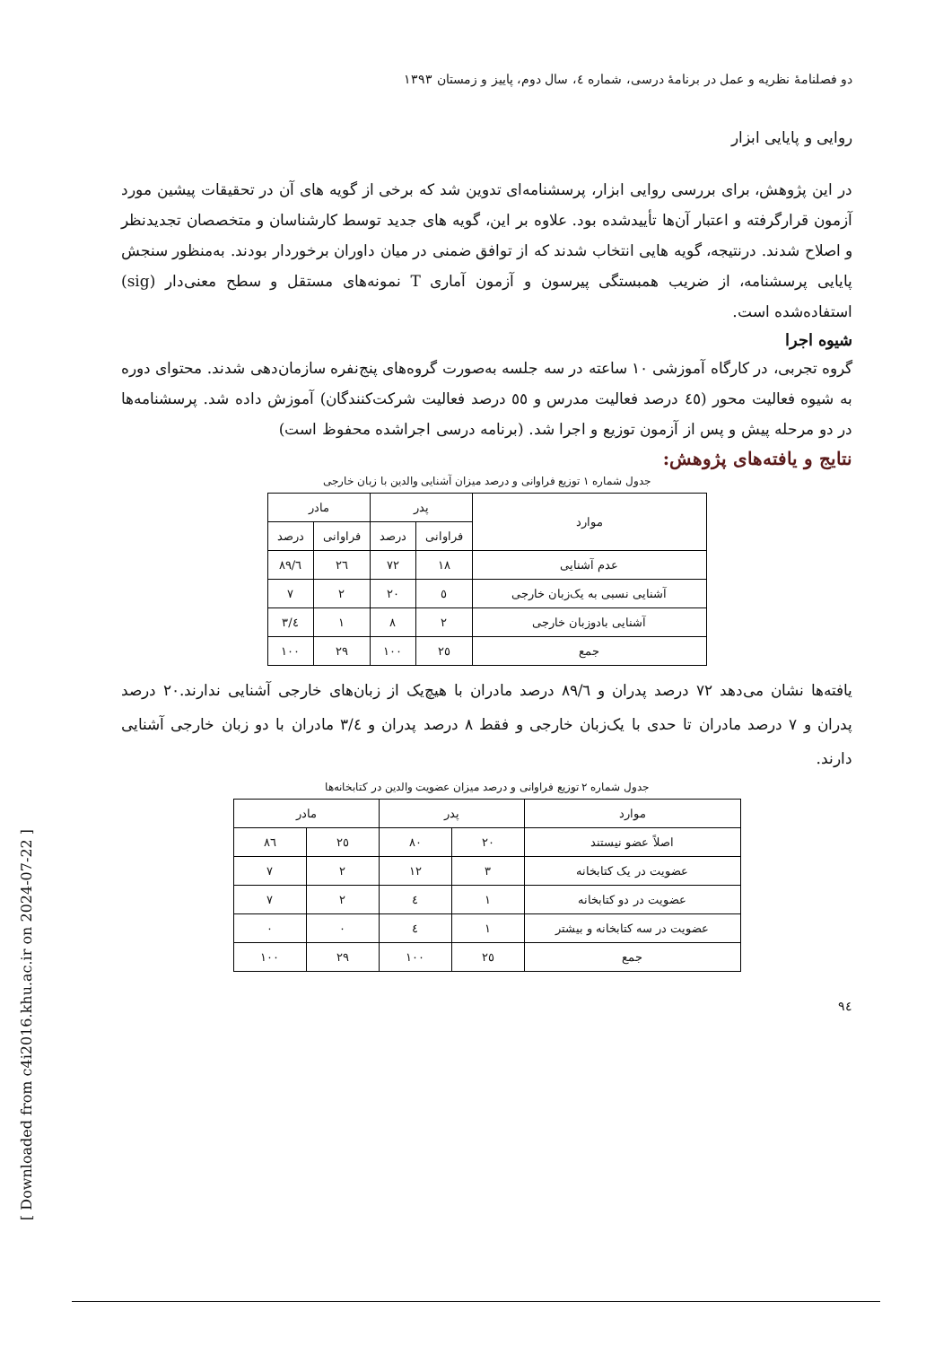[ Downloaded from c4i2016.khu.ac.ir on 2024-07-22 ]
دو فصلنامهٔ نظریه و عمل در برنامهٔ درسی، شماره ٤، سال دوم، پاییز و زمستان ١٣٩٣
روایی و پایایی ابزار
در این پژوهش، برای بررسی روایی ابزار، پرسشنامه‌ای تدوین شد که برخی از گویه های آن در تحقیقات پیشین مورد آزمون قرارگرفته و اعتبار آن‌ها تأییدشده بود. علاوه بر این، گویه های جدید توسط کارشناسان و متخصصان تجدیدنظر و اصلاح شدند. درنتیجه، گویه هایی انتخاب شدند که از توافق ضمنی در میان داوران برخوردار بودند. به‌منظور سنجش پایایی پرسشنامه، از ضریب همبستگی پیرسون و آزمون آماری T نمونه‌های مستقل و سطح معنی‌دار (sig) استفاده‌شده است.
شیوه اجرا
گروه تجربی، در کارگاه آموزشی ١٠ ساعته در سه جلسه به‌صورت گروه‌های پنج‌نفره سازمان‌دهی شدند. محتوای دوره به شیوه فعالیت محور (٤٥ درصد فعالیت مدرس و ٥٥ درصد فعالیت شرکت‌کنندگان) آموزش داده شد. پرسشنامه‌ها در دو مرحله پیش و پس از آزمون توزیع و اجرا شد. (برنامه درسی اجراشده محفوظ است)
نتایج و یافته‌های پژوهش:
جدول شماره ١ توزیع فراوانی و درصد میزان آشنایی والدین با زبان خارجی
| موارد | پدر | | مادر | |
| --- | --- | --- | --- | --- |
| | فراوانی | درصد | فراوانی | درصد |
| عدم آشنایی | ١٨ | ٧٢ | ٢٦ | ٨٩/٦ |
| آشنایی نسبی به یک‌زبان خارجی | ٥ | ٢٠ | ٢ | ٧ |
| آشنایی بادوزبان خارجی | ٢ | ٨ | ١ | ٣/٤ |
| جمع | ٢٥ | ١٠٠ | ٢٩ | ١٠٠ |
یافته‌ها نشان می‌دهد ٧٢ درصد پدران و ٨٩/٦ درصد مادران با هیچ‌یک از زبان‌های خارجی آشنایی ندارند.٢٠ درصد پدران و ٧ درصد مادران تا حدی با یک‌زبان خارجی و فقط ٨ درصد پدران و ٣/٤ مادران با دو زبان خارجی آشنایی دارند.
جدول شماره ٢ توزیع فراوانی و درصد میزان عضویت والدین در کتابخانه‌ها
| موارد | پدر | | مادر | |
| --- | --- | --- | --- | --- |
| اصلاً عضو نیستند | ٢٠ | ٨٠ | ٢٥ | ٨٦ |
| عضویت در یک کتابخانه | ٣ | ١٢ | ٢ | ٧ |
| عضویت در دو کتابخانه | ١ | ٤ | ٢ | ٧ |
| عضویت در سه کتابخانه و بیشتر | ١ | ٤ | ٠ | ٠ |
| جمع | ٢٥ | ١٠٠ | ٢٩ | ١٠٠ |
٩٤